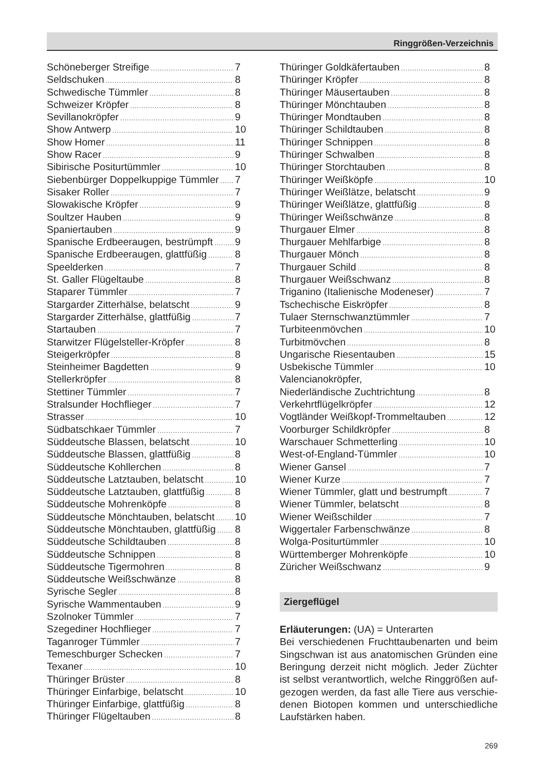Ringgrößen-Verzeichnis
Schöneberger Streifige 7
Seldschuken 8
Schwedische Tümmler 8
Schweizer Kröpfer 8
Sevillanokröpfer 9
Show Antwerp 10
Show Homer 11
Show Racer 9
Sibirische Positurtümmler 10
Siebenbürger Doppelkuppige Tümmler 7
Sisaker Roller 7
Slowakische Kröpfer 9
Soultzer Hauben 9
Spaniertauben 9
Spanische Erdbeeraugen, bestrümpft 9
Spanische Erdbeeraugen, glattfüßig 8
Speelderken 7
St. Galler Flügeltaube 8
Staparer Tümmler 7
Stargarder Zitterhälse, belatscht 9
Stargarder Zitterhälse, glattfüßig 7
Startauben 7
Starwitzer Flügelsteller-Kröpfer 8
Steigerkröpfer 8
Steinheimer Bagdetten 9
Stellerkröpfer 8
Stettiner Tümmler 7
Stralsunder Hochflieger 7
Strasser 10
Südbatschkaer Tümmler 7
Süddeutsche Blassen, belatscht 10
Süddeutsche Blassen, glattfüßig 8
Süddeutsche Kohllerchen 8
Süddeutsche Latztauben, belatscht 10
Süddeutsche Latztauben, glattfüßig 8
Süddeutsche Mohrenköpfe 8
Süddeutsche Mönchtauben, belatscht 10
Süddeutsche Mönchtauben, glattfüßig 8
Süddeutsche Schildtauben 8
Süddeutsche Schnippen 8
Süddeutsche Tigermohren 8
Süddeutsche Weißschwänze 8
Syrische Segler 8
Syrische Wammentauben 9
Szolnoker Tümmler 7
Szegediner Hochflieger 7
Taganroger Tümmler 7
Temeschburger Schecken 7
Texaner 10
Thüringer Brüster 8
Thüringer Einfarbige, belatscht 10
Thüringer Einfarbige, glattfüßig 8
Thüringer Flügeltauben 8
Thüringer Goldkäfertauben 8
Thüringer Kröpfer 8
Thüringer Mäusertauben 8
Thüringer Mönchtauben 8
Thüringer Mondtauben 8
Thüringer Schildtauben 8
Thüringer Schnippen 8
Thüringer Schwalben 8
Thüringer Storchtauben 8
Thüringer Weißköpfe 10
Thüringer Weißlätze, belatscht 9
Thüringer Weißlätze, glattfüßig 8
Thüringer Weißschwänze 8
Thurgauer Elmer 8
Thurgauer Mehlfarbige 8
Thurgauer Mönch 8
Thurgauer Schild 8
Thurgauer Weißschwanz 8
Triganino (Italienische Modeneser) 7
Tschechische Eiskröpfer 8
Tulaer Sternschwanztümmler 7
Turbiteenmövchen 10
Turbitmövchen 8
Ungarische Riesentauben 15
Usbekische Tümmler 10
Valencianokröpfer,
Niederländische Zuchtrichtung 8
Verkehrtflügelkröpfer 12
Vogtländer Weißkopf-Trommeltauben 12
Voorburger Schildkröpfer 8
Warschauer Schmetterling 10
West-of-England-Tümmler 10
Wiener Gansel 7
Wiener Kurze 7
Wiener Tümmler, glatt und bestrumpft 7
Wiener Tümmler, belatscht 8
Wiener Weißschilder 7
Wiggertaler Farbenschwänze 8
Wolga-Positurtümmler 10
Württemberger Mohrenköpfe 10
Züricher Weißschwanz 9
Ziergeflügel
Erläuterungen: (UA) = Unterarten
Bei verschiedenen Fruchttaubenarten und beim Singschwan ist aus anatomischen Gründen eine Beringung derzeit nicht möglich. Jeder Züchter ist selbst verantwortlich, welche Ringgrößen auf-gezogen werden, da fast alle Tiere aus verschie-denen Biotopen kommen und unterschiedliche Laufstärken haben.
269